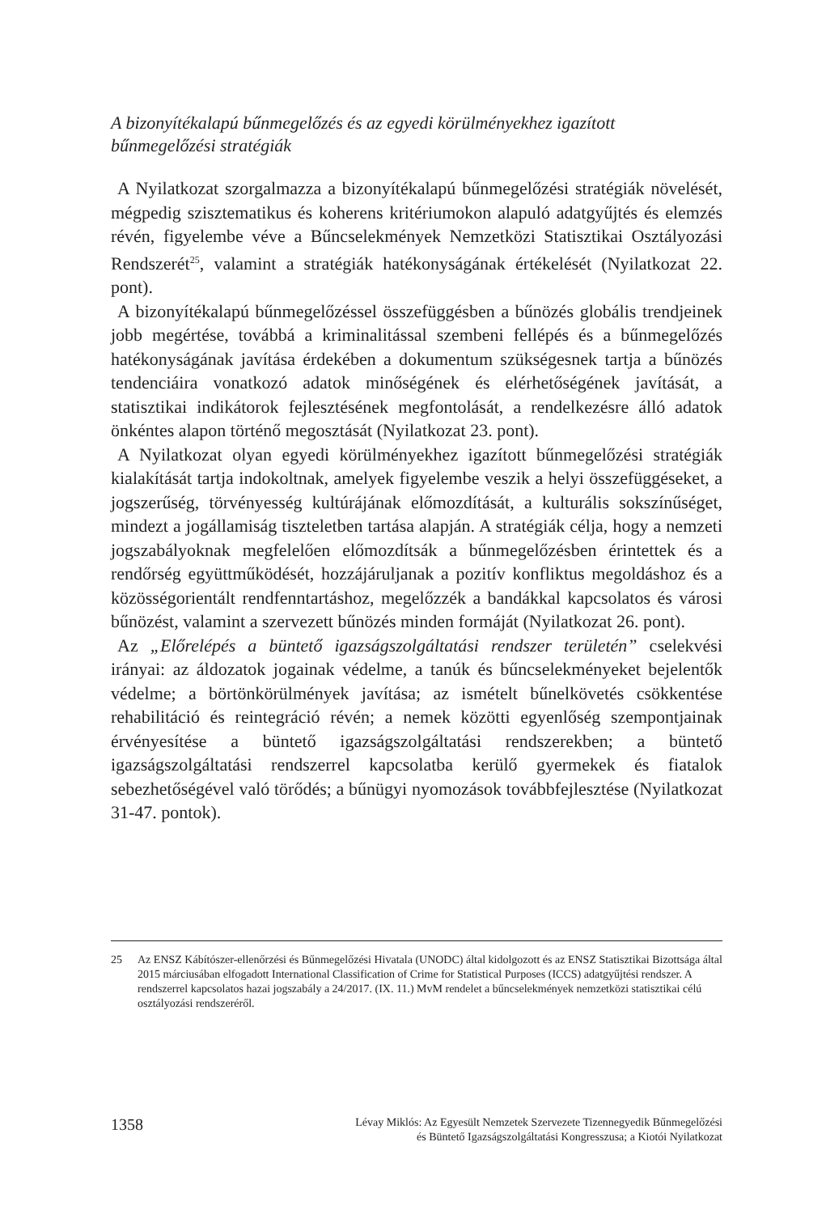A bizonyítékalapú bűnmegelőzés és az egyedi körülményekhez igazított bűnmegelőzési stratégiák
A Nyilatkozat szorgalmazza a bizonyítékalapú bűnmegelőzési stratégiák növelését, mégpedig szisztematikus és koherens kritériumokon alapuló adatgyűjtés és elemzés révén, figyelembe véve a Bűncselekmények Nemzetközi Statisztikai Osztályozási Rendszerét<sup>25</sup>, valamint a stratégiák hatékonyságának értékelését (Nyilatkozat 22. pont).
A bizonyítékalapú bűnmegelőzéssel összefüggésben a bűnözés globális trendjeinek jobb megértése, továbbá a kriminalitással szembeni fellépés és a bűnmegelőzés hatékonyságának javítása érdekében a dokumentum szükségesnek tartja a bűnözés tendenciáira vonatkozó adatok minőségének és elérhetőségének javítását, a statisztikai indikátorok fejlesztésének megfontolását, a rendelkezésre álló adatok önkéntes alapon történő megosztását (Nyilatkozat 23. pont).
A Nyilatkozat olyan egyedi körülményekhez igazított bűnmegelőzési stratégiák kialakítását tartja indokoltnak, amelyek figyelembe veszik a helyi összefüggéseket, a jogszerűség, törvényesség kultúrájának előmozdítását, a kulturális sokszínűséget, mindezt a jogállamiság tiszteletben tartása alapján. A stratégiák célja, hogy a nemzeti jogszabályoknak megfelelően előmozdítsák a bűnmegelőzésben érintettek és a rendőrség együttműködését, hozzájáruljanak a pozitív konfliktus megoldáshoz és a közösségorientált rendfenntartáshoz, megelőzzék a bandákkal kapcsolatos és városi bűnözést, valamint a szervezett bűnözés minden formáját (Nyilatkozat 26. pont).
Az „Előrelépés a büntető igazságszolgáltatási rendszer területén” cselekvési irányai: az áldozatok jogainak védelme, a tanúk és bűncselekményeket bejelentők védelme; a börtönkörülmények javítása; az ismételt bűnelkövetés csökkentése rehabilitáció és reintegráció révén; a nemek közötti egyenlőség szempontjainak érvényesítése a büntető igazságszolgáltatási rendszerekben; a büntető igazságszolgáltatási rendszerrel kapcsolatba kerülő gyermekek és fiatalok sebezhetőségével való törődés; a bűnügyi nyomozások továbbfejlesztése (Nyilatkozat 31-47. pontok).
25 Az ENSZ Kábítószer-ellenőrzési és Bűnmegelőzési Hivatala (UNODC) által kidolgozott és az ENSZ Statisztikai Bizottsága által 2015 márciusában elfogadott International Classification of Crime for Statistical Purposes (ICCS) adatgyűjtési rendszer. A rendszerrel kapcsolatos hazai jogszabály a 24/2017. (IX. 11.) MvM rendelet a bűncselekmények nemzetközi statisztikai célú osztályozási rendszeréről.
1358 Lévay Miklós: Az Egyesült Nemzetek Szervezete Tizennegyedik Bűnmegelőzési
és Büntető Igazságszolgáltatási Kongresszusa; a Kiotói Nyilatkozat